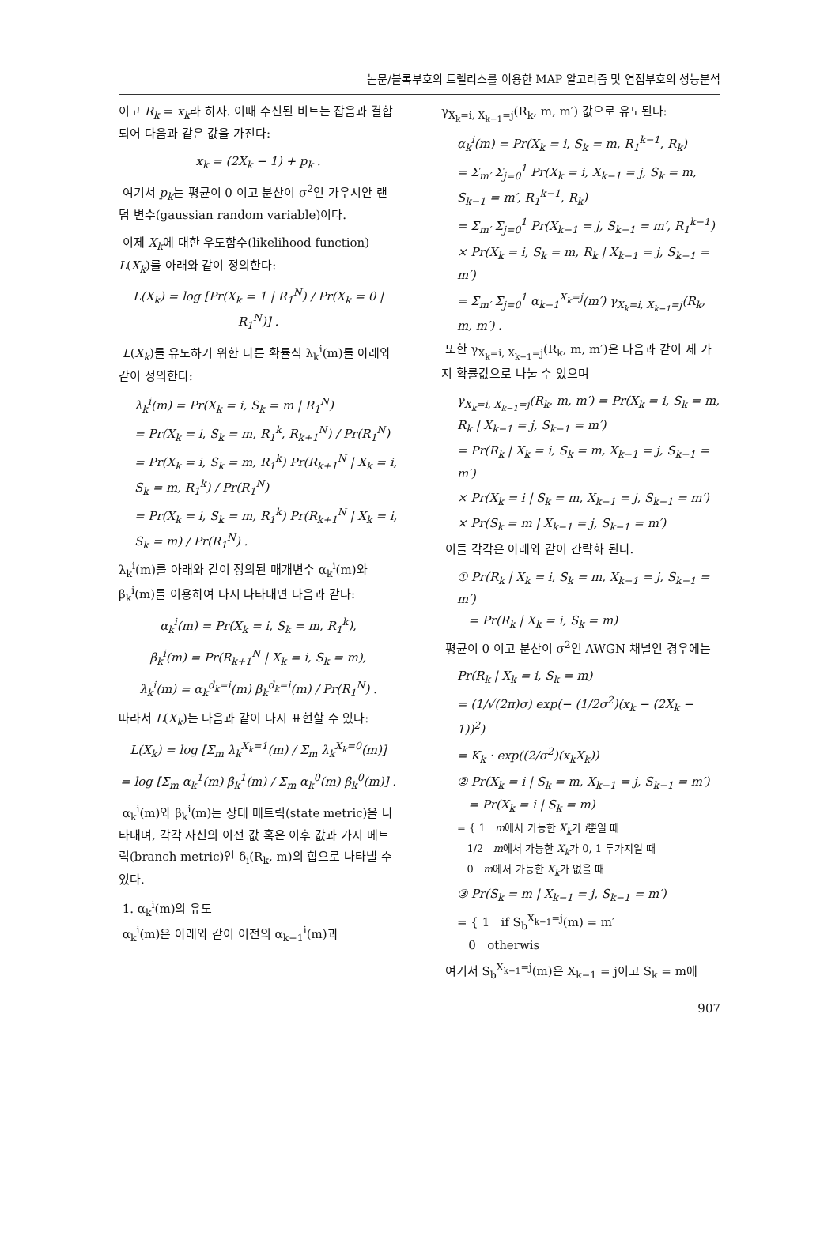논문/블록부호의 트렐리스를 이용한 MAP 알고리즘 및 연접부호의 성능분석
이고 R<sub>k</sub> = x<sub>k</sub>라 하자. 이때 수신된 비트는 잡음과 결합되어 다음과 같은 값을 가진다:
x<sub>k</sub> = (2X<sub>k</sub> − 1) + p<sub>k</sub> .
여기서 p<sub>k</sub>는 평균이 0 이고 분산이 σ<sup>2</sup>인 가우시안 랜덤 변수(gaussian random variable)이다.
이제 X<sub>k</sub>에 대한 우도함수(likelihood function) L(X<sub>k</sub>)를 아래와 같이 정의한다:
L(X<sub>k</sub>) = log [Pr(X<sub>k</sub> = 1 | R<sub>1</sub><sup>N</sup>) / Pr(X<sub>k</sub> = 0 | R<sub>1</sub><sup>N</sup>)] .
L(X<sub>k</sub>)를 유도하기 위한 다른 확률식 λ<sub>k</sub><sup>i</sup>(m)를 아래와 같이 정의한다:
λ<sub>k</sub><sup>i</sup>(m) = Pr(X<sub>k</sub> = i, S<sub>k</sub> = m | R<sub>1</sub><sup>N</sup>)
= Pr(X<sub>k</sub> = i, S<sub>k</sub> = m, R<sub>1</sub><sup>k</sup>, R<sub>k+1</sub><sup>N</sup>) / Pr(R<sub>1</sub><sup>N</sup>)
= Pr(X<sub>k</sub> = i, S<sub>k</sub> = m, R<sub>1</sub><sup>k</sup>) Pr(R<sub>k+1</sub><sup>N</sup> | X<sub>k</sub> = i, S<sub>k</sub> = m, R<sub>1</sub><sup>k</sup>) / Pr(R<sub>1</sub><sup>N</sup>)
= Pr(X<sub>k</sub> = i, S<sub>k</sub> = m, R<sub>1</sub><sup>k</sup>) Pr(R<sub>k+1</sub><sup>N</sup> | X<sub>k</sub> = i, S<sub>k</sub> = m) / Pr(R<sub>1</sub><sup>N</sup>) .
λ<sub>k</sub><sup>i</sup>(m)를 아래와 같이 정의된 매개변수 α<sub>k</sub><sup>i</sup>(m)와 β<sub>k</sub><sup>i</sup>(m)를 이용하여 다시 나타내면 다음과 같다:
α<sub>k</sub><sup>i</sup>(m) = Pr(X<sub>k</sub> = i, S<sub>k</sub> = m, R<sub>1</sub><sup>k</sup>),
β<sub>k</sub><sup>i</sup>(m) = Pr(R<sub>k+1</sub><sup>N</sup> | X<sub>k</sub> = i, S<sub>k</sub> = m),
λ<sub>k</sub><sup>i</sup>(m) = α<sub>k</sub><sup>d<sub>k</sub>=i</sup>(m) β<sub>k</sub><sup>d<sub>k</sub>=i</sup>(m) / Pr(R<sub>1</sub><sup>N</sup>) .
따라서 L(X<sub>k</sub>)는 다음과 같이 다시 표현할 수 있다:
L(X<sub>k</sub>) = log [Σ<sub>m</sub> λ<sub>k</sub><sup>X<sub>k</sub>=1</sup>(m) / Σ<sub>m</sub> λ<sub>k</sub><sup>X<sub>k</sub>=0</sup>(m)]
= log [Σ<sub>m</sub> α<sub>k</sub><sup>1</sup>(m) β<sub>k</sub><sup>1</sup>(m) / Σ<sub>m</sub> α<sub>k</sub><sup>0</sup>(m) β<sub>k</sub><sup>0</sup>(m)] .
α<sub>k</sub><sup>i</sup>(m)와 β<sub>k</sub><sup>i</sup>(m)는 상태 메트릭(state metric)을 나타내며, 각각 자신의 이전 값 혹은 이후 값과 가지 메트릭(branch metric)인 δ<sub>i</sub>(R<sub>k</sub>, m)의 합으로 나타낼 수 있다.
1. α<sub>k</sub><sup>i</sup>(m)의 유도
α<sub>k</sub><sup>i</sup>(m)은 아래와 같이 이전의 α<sub>k−1</sub><sup>i</sup>(m)과
γ<sub>X<sub>k</sub>=i, X<sub>k−1</sub>=j</sub>(R<sub>k</sub>, m, m′) 값으로 유도된다:
α<sub>k</sub><sup>i</sup>(m) = Pr(X<sub>k</sub> = i, S<sub>k</sub> = m, R<sub>1</sub><sup>k−1</sup>, R<sub>k</sub>)
= Σ<sub>m′</sub> Σ<sub>j=0</sub><sup>1</sup> Pr(X<sub>k</sub> = i, X<sub>k−1</sub> = j, S<sub>k</sub> = m, S<sub>k−1</sub> = m′, R<sub>1</sub><sup>k−1</sup>, R<sub>k</sub>)
= Σ<sub>m′</sub> Σ<sub>j=0</sub><sup>1</sup> Pr(X<sub>k−1</sub> = j, S<sub>k−1</sub> = m′, R<sub>1</sub><sup>k−1</sup>)
× Pr(X<sub>k</sub> = i, S<sub>k</sub> = m, R<sub>k</sub> | X<sub>k−1</sub> = j, S<sub>k−1</sub> = m′)
= Σ<sub>m′</sub> Σ<sub>j=0</sub><sup>1</sup> α<sub>k−1</sub><sup>X<sub>k</sub>=j</sup>(m′) γ<sub>X<sub>k</sub>=i, X<sub>k−1</sub>=j</sub>(R<sub>k</sub>, m, m′) .
또한 γ<sub>X<sub>k</sub>=i, X<sub>k−1</sub>=j</sub>(R<sub>k</sub>, m, m′)은 다음과 같이 세 가지 확률값으로 나눌 수 있으며
γ<sub>X<sub>k</sub>=i, X<sub>k−1</sub>=j</sub>(R<sub>k</sub>, m, m′) = Pr(X<sub>k</sub> = i, S<sub>k</sub> = m, R<sub>k</sub> | X<sub>k−1</sub> = j, S<sub>k−1</sub> = m′)
= Pr(R<sub>k</sub> | X<sub>k</sub> = i, S<sub>k</sub> = m, X<sub>k−1</sub> = j, S<sub>k−1</sub> = m′)
× Pr(X<sub>k</sub> = i | S<sub>k</sub> = m, X<sub>k−1</sub> = j, S<sub>k−1</sub> = m′)
× Pr(S<sub>k</sub> = m | X<sub>k−1</sub> = j, S<sub>k−1</sub> = m′)
이들 각각은 아래와 같이 간략화 된다.
① Pr(R<sub>k</sub> | X<sub>k</sub> = i, S<sub>k</sub> = m, X<sub>k−1</sub> = j, S<sub>k−1</sub> = m′)
= Pr(R<sub>k</sub> | X<sub>k</sub> = i, S<sub>k</sub> = m)
평균이 0 이고 분산이 σ<sup>2</sup>인 AWGN 채널인 경우에는
Pr(R<sub>k</sub> | X<sub>k</sub> = i, S<sub>k</sub> = m)
= (1/√(2π)σ) exp(− (1/2σ<sup>2</sup>)(x<sub>k</sub> − (2X<sub>k</sub> − 1))<sup>2</sup>)
= K<sub>k</sub> · exp((2/σ<sup>2</sup>)(x<sub>k</sub>X<sub>k</sub>))
② Pr(X<sub>k</sub> = i | S<sub>k</sub> = m, X<sub>k−1</sub> = j, S<sub>k−1</sub> = m′)
= Pr(X<sub>k</sub> = i | S<sub>k</sub> = m)
= { 1 m에서 가능한 X<sub>k</sub>가 i뿐일 때
1/2 m에서 가능한 X<sub>k</sub>가 0, 1 두가지일 때
0 m에서 가능한 X<sub>k</sub>가 없을 때
③ Pr(S<sub>k</sub> = m | X<sub>k−1</sub> = j, S<sub>k−1</sub> = m′)
= { 1 if S<sub>b</sub><sup>X<sub>k−1</sub>=j</sup>(m) = m′
0 otherwis
여기서 S<sub>b</sub><sup>X<sub>k−1</sub>=j</sup>(m)은 X<sub>k−1</sub> = j이고 S<sub>k</sub> = m에
907